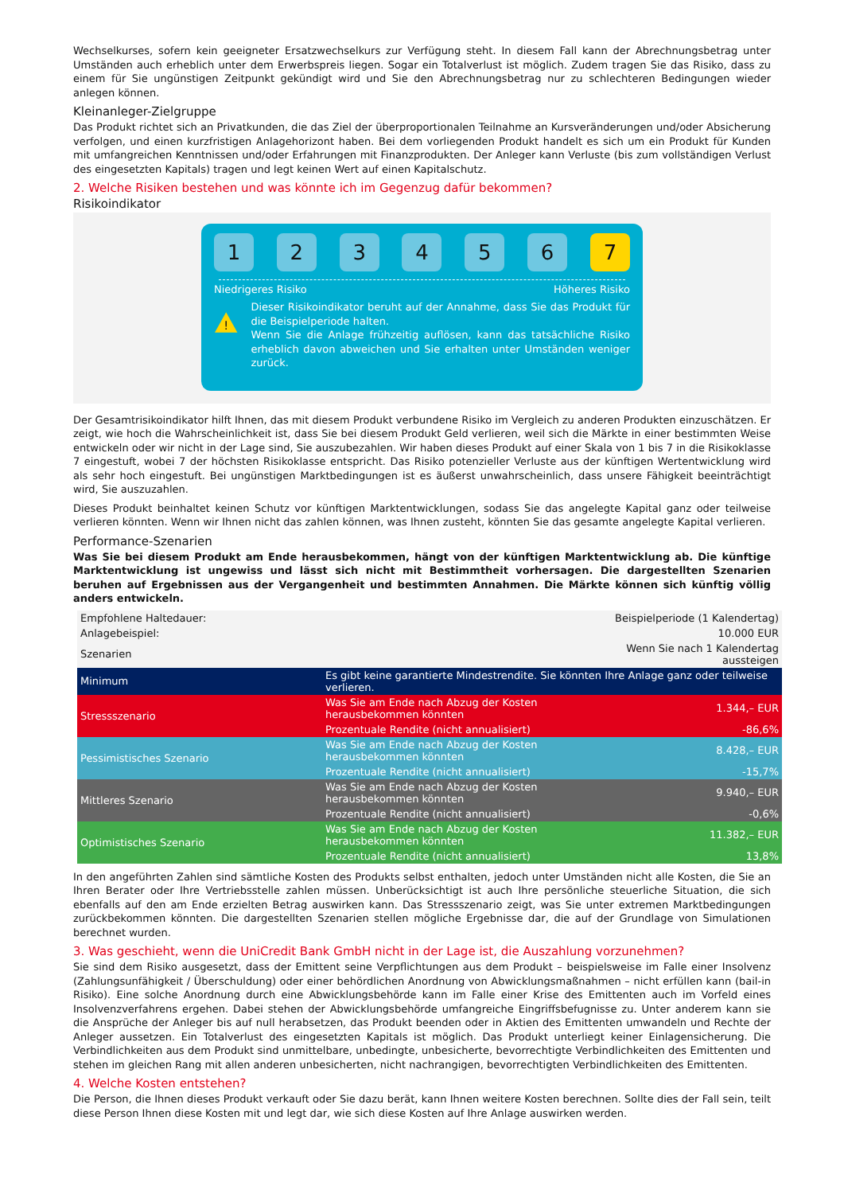Wechselkurses, sofern kein geeigneter Ersatzwechselkurs zur Verfügung steht. In diesem Fall kann der Abrechnungsbetrag unter Umständen auch erheblich unter dem Erwerbspreis liegen. Sogar ein Totalverlust ist möglich. Zudem tragen Sie das Risiko, dass zu einem für Sie ungünstigen Zeitpunkt gekündigt wird und Sie den Abrechnungsbetrag nur zu schlechteren Bedingungen wieder anlegen können.
Kleinanleger-Zielgruppe
Das Produkt richtet sich an Privatkunden, die das Ziel der überproportionalen Teilnahme an Kursveränderungen und/oder Absicherung verfolgen, und einen kurzfristigen Anlagehorizont haben. Bei dem vorliegenden Produkt handelt es sich um ein Produkt für Kunden mit umfangreichen Kenntnissen und/oder Erfahrungen mit Finanzprodukten. Der Anleger kann Verluste (bis zum vollständigen Verlust des eingesetzten Kapitals) tragen und legt keinen Wert auf einen Kapitalschutz.
2. Welche Risiken bestehen und was könnte ich im Gegenzug dafür bekommen?
Risikoindikator
1 2 3 4 5 6 7
Niedrigeres Risiko Höheres Risiko
!
Dieser Risikoindikator beruht auf der Annahme, dass Sie das Produkt für die Beispielperiode halten.
Wenn Sie die Anlage frühzeitig auflösen, kann das tatsächliche Risiko erheblich davon abweichen und Sie erhalten unter Umständen weniger zurück.
Der Gesamtrisikoindikator hilft Ihnen, das mit diesem Produkt verbundene Risiko im Vergleich zu anderen Produkten einzuschätzen. Er zeigt, wie hoch die Wahrscheinlichkeit ist, dass Sie bei diesem Produkt Geld verlieren, weil sich die Märkte in einer bestimmten Weise entwickeln oder wir nicht in der Lage sind, Sie auszubezahlen. Wir haben dieses Produkt auf einer Skala von 1 bis 7 in die Risikoklasse 7 eingestuft, wobei 7 der höchsten Risikoklasse entspricht. Das Risiko potenzieller Verluste aus der künftigen Wertentwicklung wird als sehr hoch eingestuft. Bei ungünstigen Marktbedingungen ist es äußerst unwahrscheinlich, dass unsere Fähigkeit beeinträchtigt wird, Sie auszuzahlen.
Dieses Produkt beinhaltet keinen Schutz vor künftigen Marktentwicklungen, sodass Sie das angelegte Kapital ganz oder teilweise verlieren könnten. Wenn wir Ihnen nicht das zahlen können, was Ihnen zusteht, könnten Sie das gesamte angelegte Kapital verlieren.
Performance-Szenarien
Was Sie bei diesem Produkt am Ende herausbekommen, hängt von der künftigen Marktentwicklung ab. Die künftige Marktentwicklung ist ungewiss und lässt sich nicht mit Bestimmtheit vorhersagen. Die dargestellten Szenarien beruhen auf Ergebnissen aus der Vergangenheit und bestimmten Annahmen. Die Märkte können sich künftig völlig anders entwickeln.
| Empfohlene Haltedauer: | Beispielperiode (1 Kalendertag) | |
| Anlagebeispiel: | 10.000 EUR | |
| Szenarien | | Wenn Sie nach 1 Kalendertag aussteigen |
| Minimum | Es gibt keine garantierte Mindestrendite. Sie könnten Ihre Anlage ganz oder teilweise verlieren. | |
| Stressszenario | Was Sie am Ende nach Abzug der Kosten herausbekommen könnten | 1.344,– EUR |
| | Prozentuale Rendite (nicht annualisiert) | -86,6% |
| Pessimistisches Szenario | Was Sie am Ende nach Abzug der Kosten herausbekommen könnten | 8.428,– EUR |
| | Prozentuale Rendite (nicht annualisiert) | -15,7% |
| Mittleres Szenario | Was Sie am Ende nach Abzug der Kosten herausbekommen könnten | 9.940,– EUR |
| | Prozentuale Rendite (nicht annualisiert) | -0,6% |
| Optimistisches Szenario | Was Sie am Ende nach Abzug der Kosten herausbekommen könnten | 11.382,– EUR |
| | Prozentuale Rendite (nicht annualisiert) | 13,8% |
In den angeführten Zahlen sind sämtliche Kosten des Produkts selbst enthalten, jedoch unter Umständen nicht alle Kosten, die Sie an Ihren Berater oder Ihre Vertriebsstelle zahlen müssen. Unberücksichtigt ist auch Ihre persönliche steuerliche Situation, die sich ebenfalls auf den am Ende erzielten Betrag auswirken kann. Das Stressszenario zeigt, was Sie unter extremen Marktbedingungen zurückbekommen könnten. Die dargestellten Szenarien stellen mögliche Ergebnisse dar, die auf der Grundlage von Simulationen berechnet wurden.
3. Was geschieht, wenn die UniCredit Bank GmbH nicht in der Lage ist, die Auszahlung vorzunehmen?
Sie sind dem Risiko ausgesetzt, dass der Emittent seine Verpflichtungen aus dem Produkt – beispielsweise im Falle einer Insolvenz (Zahlungsunfähigkeit / Überschuldung) oder einer behördlichen Anordnung von Abwicklungsmaßnahmen – nicht erfüllen kann (bail-in Risiko). Eine solche Anordnung durch eine Abwicklungsbehörde kann im Falle einer Krise des Emittenten auch im Vorfeld eines Insolvenzverfahrens ergehen. Dabei stehen der Abwicklungsbehörde umfangreiche Eingriffsbefugnisse zu. Unter anderem kann sie die Ansprüche der Anleger bis auf null herabsetzen, das Produkt beenden oder in Aktien des Emittenten umwandeln und Rechte der Anleger aussetzen. Ein Totalverlust des eingesetzten Kapitals ist möglich. Das Produkt unterliegt keiner Einlagensicherung. Die Verbindlichkeiten aus dem Produkt sind unmittelbare, unbedingte, unbesicherte, bevorrechtigte Verbindlichkeiten des Emittenten und stehen im gleichen Rang mit allen anderen unbesicherten, nicht nachrangigen, bevorrechtigten Verbindlichkeiten des Emittenten.
4. Welche Kosten entstehen?
Die Person, die Ihnen dieses Produkt verkauft oder Sie dazu berät, kann Ihnen weitere Kosten berechnen. Sollte dies der Fall sein, teilt diese Person Ihnen diese Kosten mit und legt dar, wie sich diese Kosten auf Ihre Anlage auswirken werden.